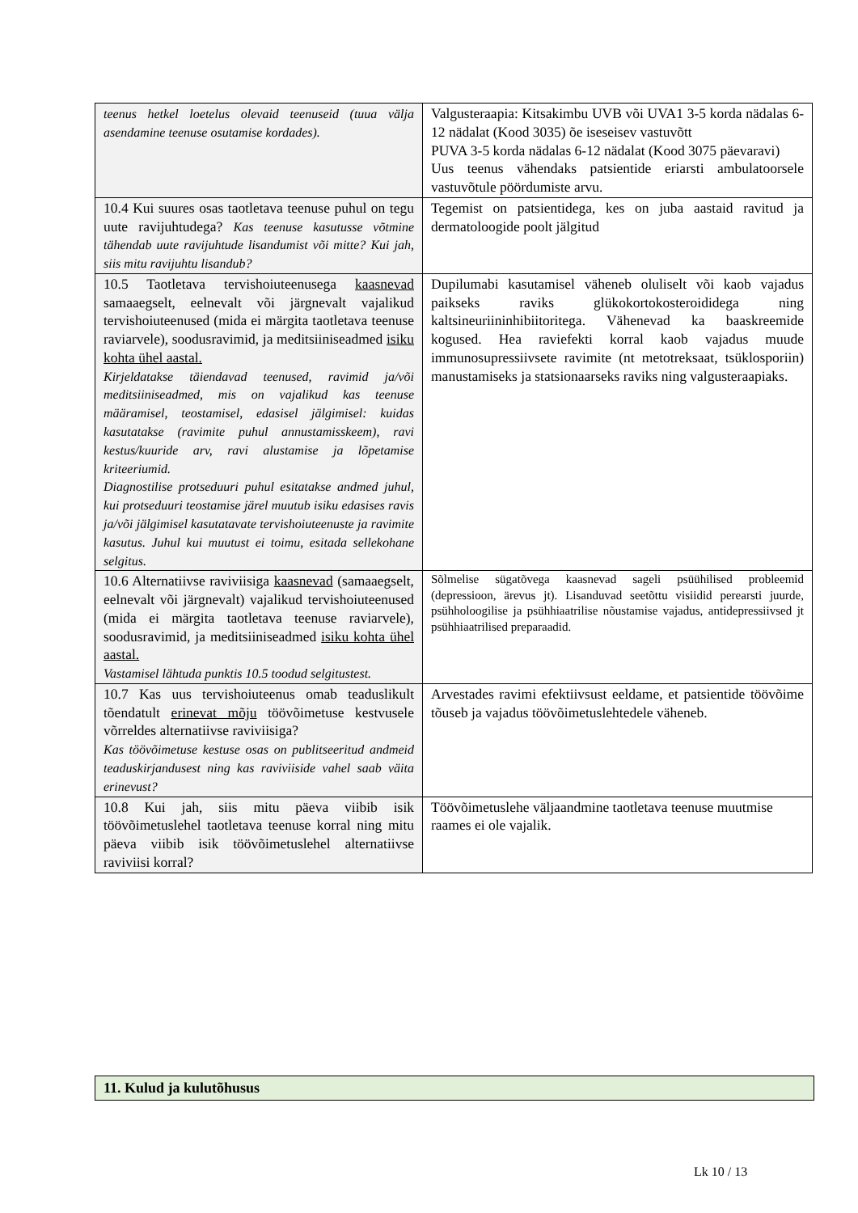| teenus hetkel loetelus olevaid teenuseid (tuua välja asendamine teenuse osutamise kordades). | Valgusteraapia: Kitsakimbu UVB või UVA1 3-5 korda nädalas 6-12 nädalat (Kood 3035) õe iseseisev vastuvõtt PUVA 3-5 korda nädalas 6-12 nädalat (Kood 3075 päevaravi) Uus teenus vähendaks patsientide eriarsti ambulatoorsele vastuvõtule pöördumiste arvu. |
| 10.4 Kui suures osas taotletava teenuse puhul on tegu uute ravijuhtudega? Kas teenuse kasutusse võtmine tähendab uute ravijuhtude lisandumist või mitte? Kui jah, siis mitu ravijuhtu lisandub? | Tegemist on patsientidega, kes on juba aastaid ravitud ja dermatoloogide poolt jälgitud |
| 10.5 Taotletava tervishoiuteenusega kaasnevad samaaegselt, eelnevalt või järgnevalt vajalikud tervishoiuteenused (mida ei märgita taotletava teenuse raviarvele), soodusravimid, ja meditsiiniseadmed isiku kohta ühel aastal. Kirjeldatakse täiendavad teenused, ravimid ja/või meditsiiniseadmed, mis on vajalikud kas teenuse määramisel, teostamisel, edasisel jälgimisel: kuidas kasutatakse (ravimite puhul annustamisskeem), ravi kestus/kuuride arv, ravi alustamise ja lõpetamise kriteeriumid. Diagnostilise protseduuri puhul esitatakse andmed juhul, kui protseduuri teostamise järel muutub isiku edasises ravis ja/või jälgimisel kasutatavate tervishoiuteenuste ja ravimite kasutus. Juhul kui muutust ei toimu, esitada sellekohane selgitus. | Dupilumabi kasutamisel väheneb oluliselt või kaob vajadus paikseks raviks glükokortokosteroididega ning kaltsineuriininhibiitoritega. Vähenevad ka baaskreemide kogused. Hea raviefekti korral kaob vajadus muude immunosupressiivsete ravimite (nt metotreksaat, tsüklosporiin) manustamiseks ja statsionaarseks raviks ning valgusteraapiaks. |
| 10.6 Alternatiivse raviviisiga kaasnevad (samaaegselt, eelnevalt või järgnevalt) vajalikud tervishoiuteenused (mida ei märgita taotletava teenuse raviarvele), soodusravimid, ja meditsiiniseadmed isiku kohta ühel aastal. Vastamisel lähtuda punktis 10.5 toodud selgitustest. | Sõlmelise sügatõvega kaasnevad sageli psüühilised probleemid (depressioon, ärevus jt). Lisanduvad seetõttu visiidid perearsti juurde, psühholoogilise ja psühhiaatrilise nõustamise vajadus, antidepressiivsed jt psühhiaatrilised preparaadid. |
| 10.7 Kas uus tervishoiuteenus omab teaduslikult tõendatult erinevat mõju töövõimetuse kestvusele võrreldes alternatiivse raviviisiga? Kas töövõimetuse kestuse osas on publitseeritud andmeid teaduskirjandusest ning kas raviviiside vahel saab väita erinevust? | Arvestades ravimi efektiivsust eeldame, et patsientide töövõime tõuseb ja vajadus töövõimetuslehtedele väheneb. |
| 10.8 Kui jah, siis mitu päeva viibib isik töövõimetuslehel taotletava teenuse korral ning mitu päeva viibib isik töövõimetuslehel alternatiivse raviviisi korral? | Töövõimetuslehe väljaandmine taotletava teenuse muutmise raames ei ole vajalik. |
11. Kulud ja kulutõhusus
Lk 10 / 13